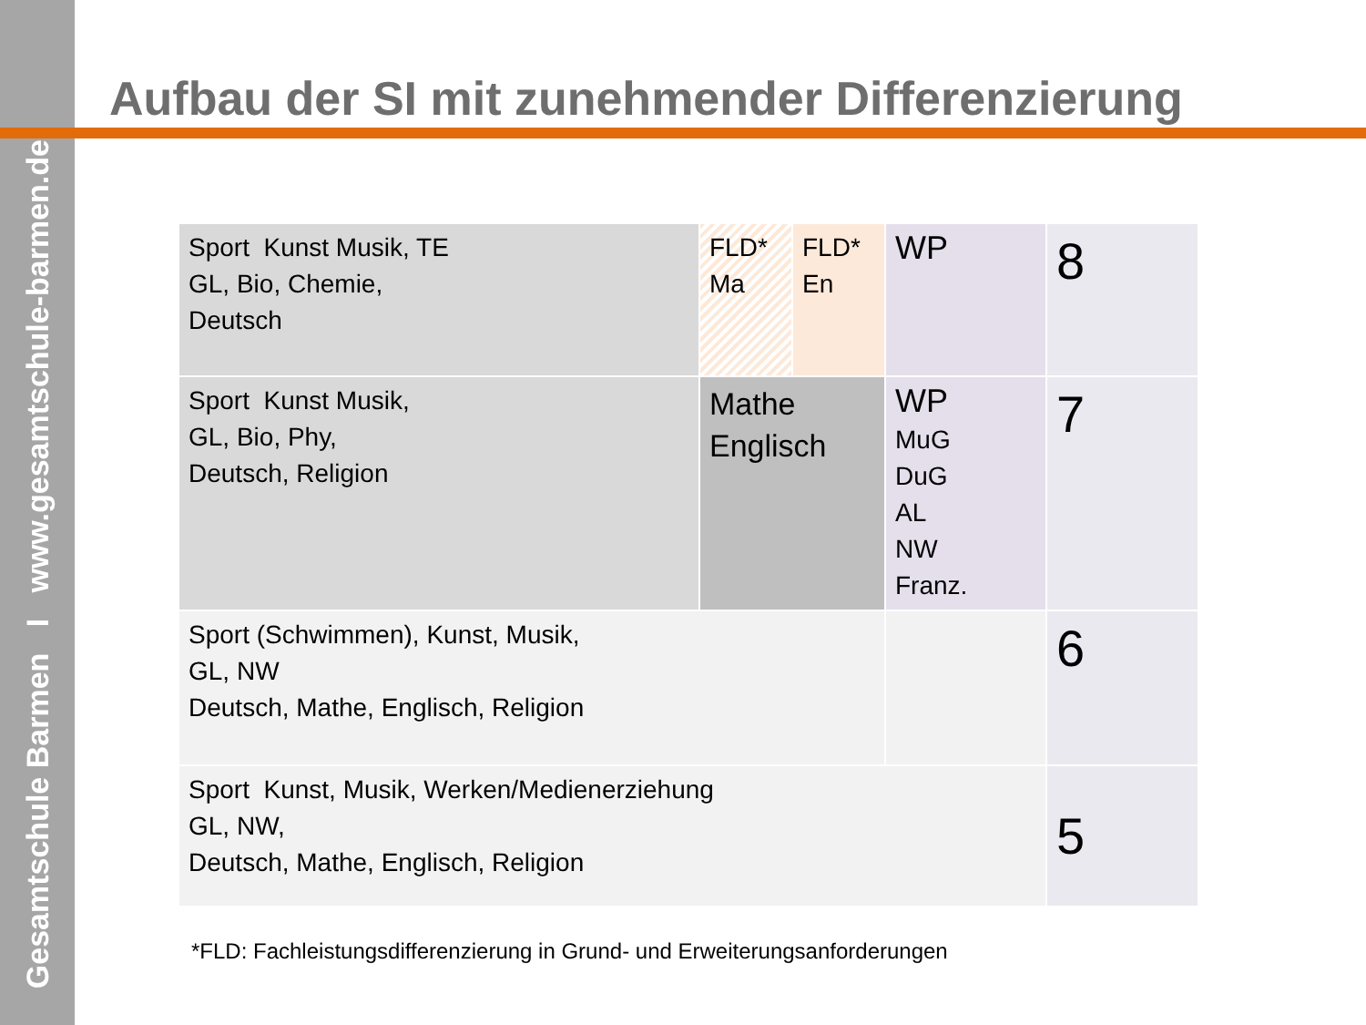Gesamtschule Barmen I www.gesamtschule-barmen.de
Aufbau der SI mit zunehmender Differenzierung
| Sport Kunst Musik, TE GL, Bio, Chemie, Deutsch | FLD* Ma | FLD* En | WP | 8 |
| Sport Kunst Musik, GL, Bio, Phy, Deutsch, Religion | Mathe Englisch | | WP MuG DuG AL NW Franz. | 7 |
| Sport (Schwimmen), Kunst, Musik, GL, NW Deutsch, Mathe, Englisch, Religion | | | | 6 |
| Sport Kunst, Musik, Werken/Medienerziehung GL, NW, Deutsch, Mathe, Englisch, Religion | | | | 5 |
*FLD: Fachleistungsdifferenzierung in Grund- und Erweiterungsanforderungen